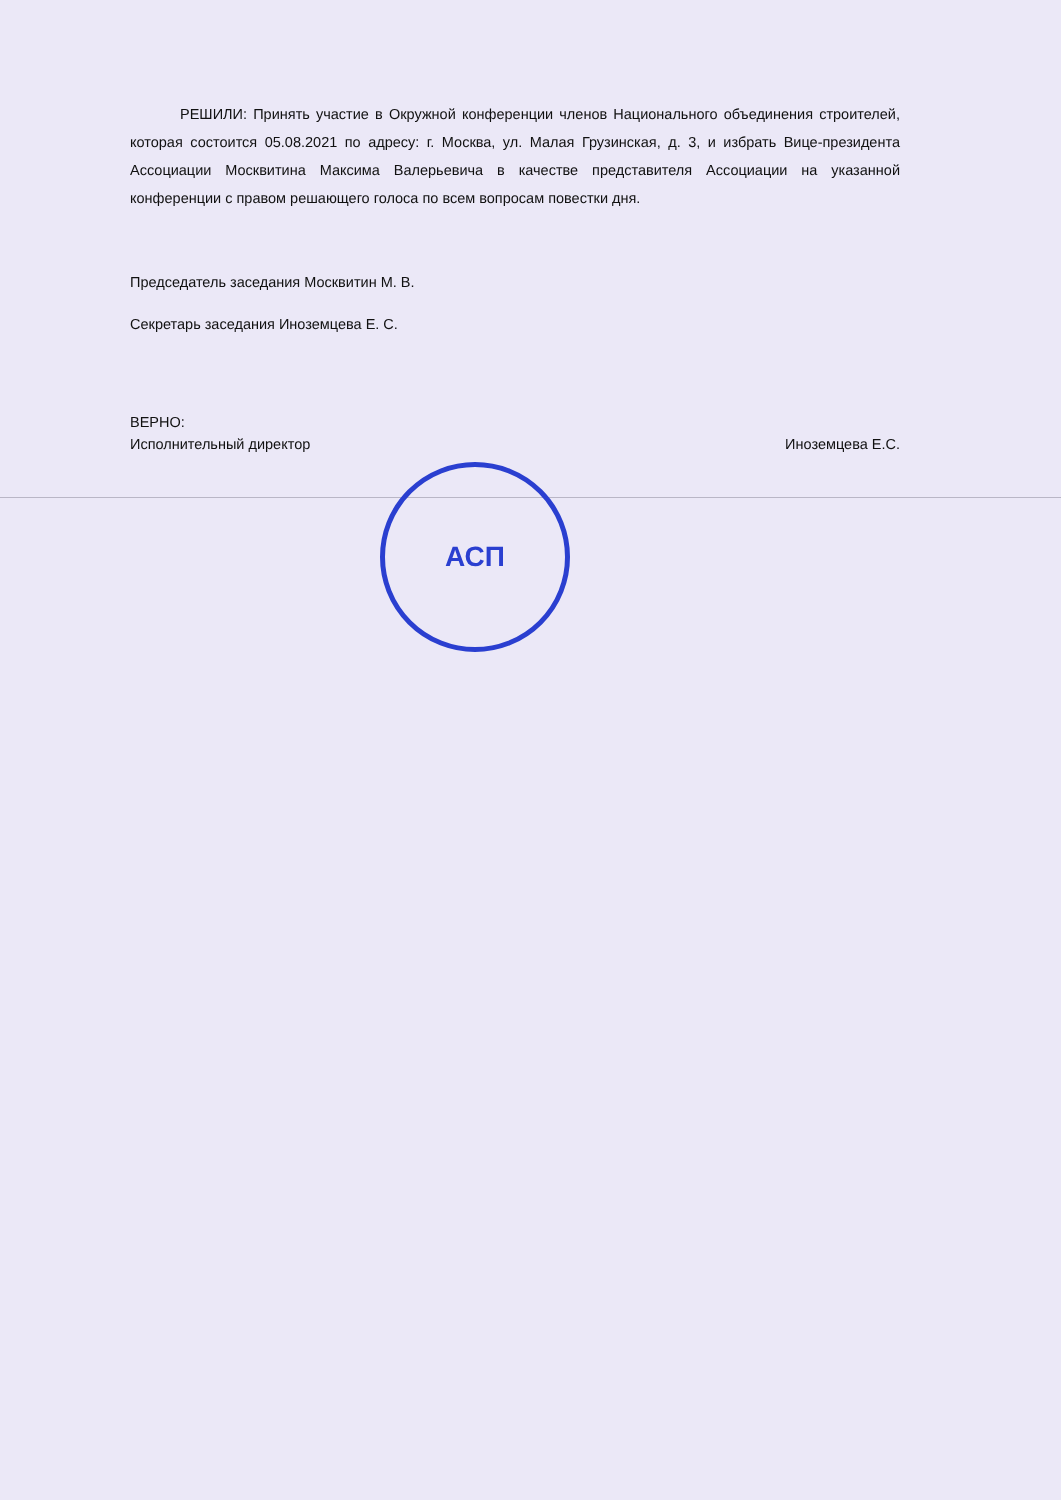РЕШИЛИ: Принять участие в Окружной конференции членов Национального объединения строителей, которая состоится 05.08.2021 по адресу: г. Москва, ул. Малая Грузинская, д. 3, и избрать Вице-президента Ассоциации Москвитина Максима Валерьевича в качестве представителя Ассоциации на указанной конференции с правом решающего голоса по всем вопросам повестки дня.
Председатель заседания Москвитин М. В.
Секретарь заседания Иноземцева Е. С.
ВЕРНО:
Исполнительный директор Иноземцева Е.С.
АСП